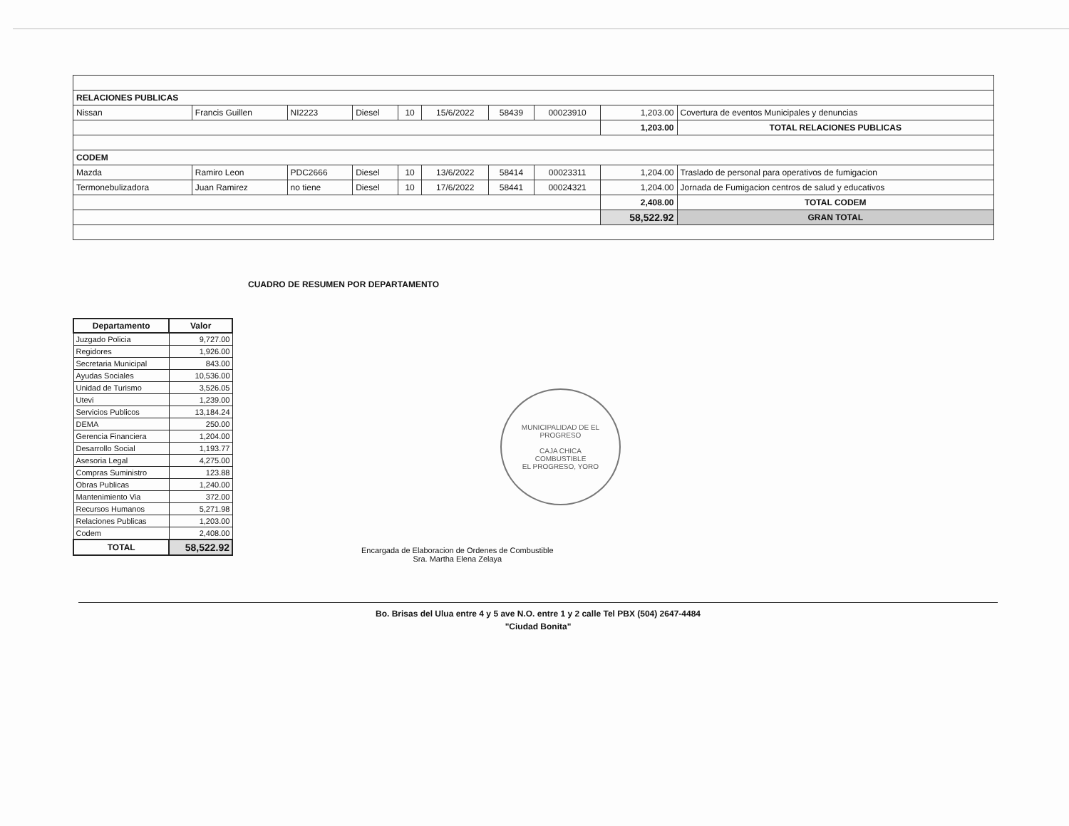| RELACIONES PUBLICAS | | | | | | | | | |
| Nissan | Francis Guillen | NI2223 | Diesel | 10 | 15/6/2022 | 58439 | 00023910 | 1,203.00 | Covertura de eventos Municipales y denuncias |
| | | | | | | | | 1,203.00 | TOTAL RELACIONES PUBLICAS |
| CODEM | | | | | | | | | |
| Mazda | Ramiro Leon | PDC2666 | Diesel | 10 | 13/6/2022 | 58414 | 00023311 | 1,204.00 | Traslado de personal para operativos de fumigacion |
| Termonebulizadora | Juan Ramirez | no tiene | Diesel | 10 | 17/6/2022 | 58441 | 00024321 | 1,204.00 | Jornada de Fumigacion centros de salud y educativos |
| | | | | | | | | 2,408.00 | TOTAL CODEM |
| | | | | | | | | 58,522.92 | GRAN TOTAL |
CUADRO DE RESUMEN POR DEPARTAMENTO
| Departamento | Valor |
| --- | --- |
| Juzgado Policia | 9,727.00 |
| Regidores | 1,926.00 |
| Secretaria Municipal | 843.00 |
| Ayudas Sociales | 10,536.00 |
| Unidad de Turismo | 3,526.05 |
| Utevi | 1,239.00 |
| Servicios Publicos | 13,184.24 |
| DEMA | 250.00 |
| Gerencia Financiera | 1,204.00 |
| Desarrollo Social | 1,193.77 |
| Asesoria Legal | 4,275.00 |
| Compras Suministro | 123.88 |
| Obras Publicas | 1,240.00 |
| Mantenimiento Via | 372.00 |
| Recursos Humanos | 5,271.98 |
| Relaciones Publicas | 1,203.00 |
| Codem | 2,408.00 |
| TOTAL | 58,522.92 |
Encargada de Elaboracion de Ordenes de Combustible
Sra. Martha Elena Zelaya
MUNICIPALIDAD DE EL PROGRESO
CAJA CHICA
COMBUSTIBLE
EL PROGRESO, YORO
Bo. Brisas del Ulua entre 4 y 5 ave N.O. entre 1 y 2 calle Tel PBX (504) 2647-4484
"Ciudad Bonita"